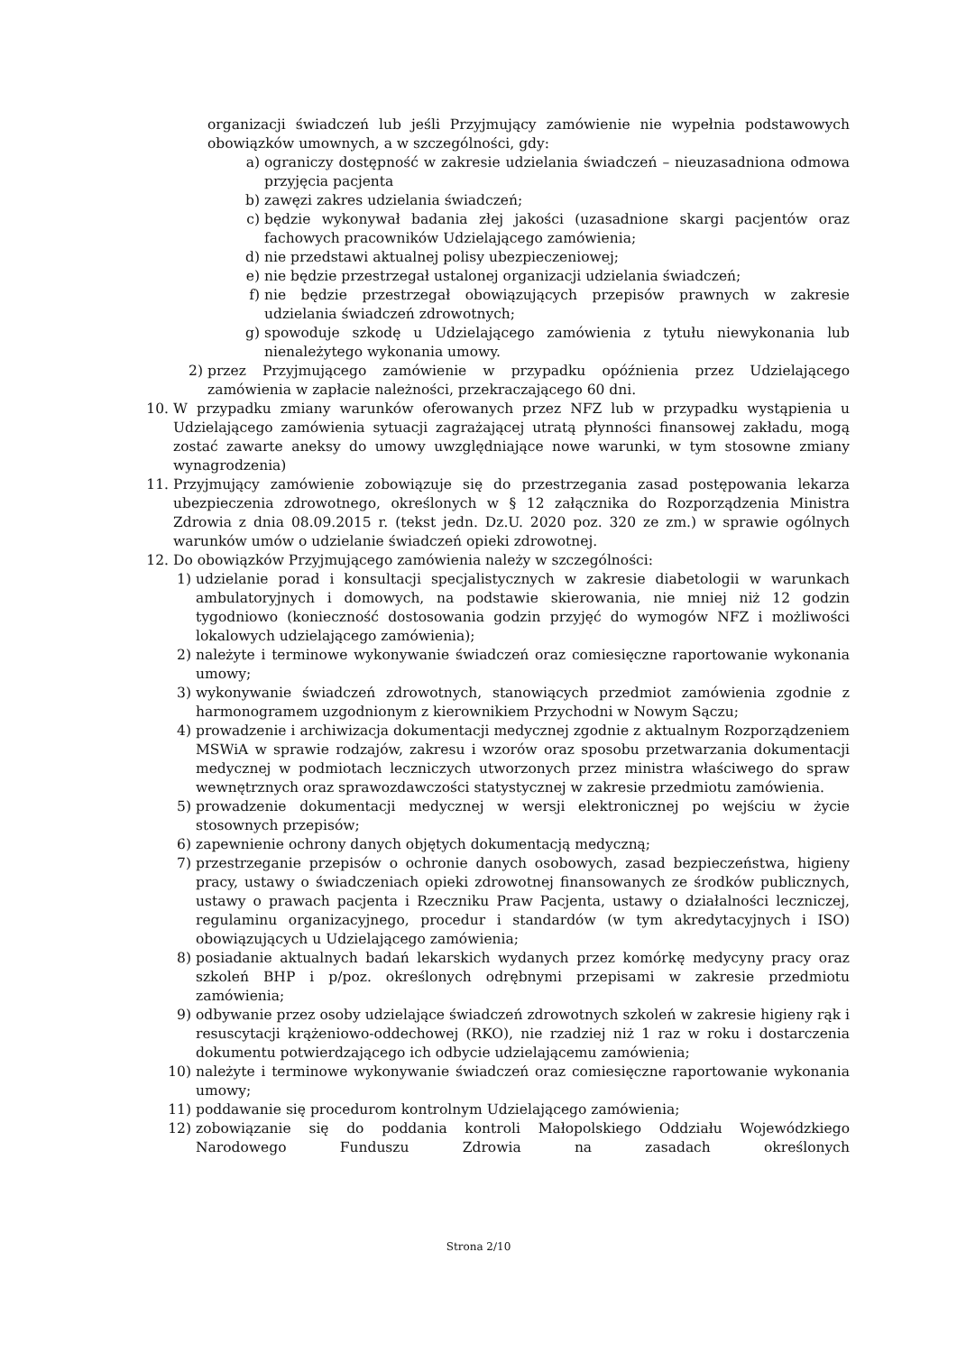organizacji świadczeń lub jeśli Przyjmujący zamówienie nie wypełnia podstawowych obowiązków umownych, a w szczególności, gdy:
a) ograniczy dostępność w zakresie udzielania świadczeń – nieuzasadniona odmowa przyjęcia pacjenta
b) zawęzi zakres udzielania świadczeń;
c) będzie wykonywał badania złej jakości (uzasadnione skargi pacjentów oraz fachowych pracowników Udzielającego zamówienia;
d) nie przedstawi aktualnej polisy ubezpieczeniowej;
e) nie będzie przestrzegał ustalonej organizacji udzielania świadczeń;
f) nie będzie przestrzegał obowiązujących przepisów prawnych w zakresie udzielania świadczeń zdrowotnych;
g) spowoduje szkodę u Udzielającego zamówienia z tytułu niewykonania lub nienależytego wykonania umowy.
2) przez Przyjmującego zamówienie w przypadku opóźnienia przez Udzielającego zamówienia w zapłacie należności, przekraczającego 60 dni.
10. W przypadku zmiany warunków oferowanych przez NFZ lub w przypadku wystąpienia u Udzielającego zamówienia sytuacji zagrażającej utratą płynności finansowej zakładu, mogą zostać zawarte aneksy do umowy uwzględniające nowe warunki, w tym stosowne zmiany wynagrodzenia)
11. Przyjmujący zamówienie zobowiązuje się do przestrzegania zasad postępowania lekarza ubezpieczenia zdrowotnego, określonych w § 12 załącznika do Rozporządzenia Ministra Zdrowia z dnia 08.09.2015 r. (tekst jedn. Dz.U. 2020 poz. 320 ze zm.) w sprawie ogólnych warunków umów o udzielanie świadczeń opieki zdrowotnej.
12. Do obowiązków Przyjmującego zamówienia należy w szczególności:
1) udzielanie porad i konsultacji specjalistycznych w zakresie diabetologii w warunkach ambulatoryjnych i domowych, na podstawie skierowania, nie mniej niż 12 godzin tygodniowo (konieczność dostosowania godzin przyjęć do wymogów NFZ i możliwości lokalowych udzielającego zamówienia);
2) należyte i terminowe wykonywanie świadczeń oraz comiesięczne raportowanie wykonania umowy;
3) wykonywanie świadczeń zdrowotnych, stanowiących przedmiot zamówienia zgodnie z harmonogramem uzgodnionym z kierownikiem Przychodni w Nowym Sączu;
4) prowadzenie i archiwizacja dokumentacji medycznej zgodnie z aktualnym Rozporządzeniem MSWiA w sprawie rodzajów, zakresu i wzorów oraz sposobu przetwarzania dokumentacji medycznej w podmiotach leczniczych utworzonych przez ministra właściwego do spraw wewnętrznych oraz sprawozdawczości statystycznej w zakresie przedmiotu zamówienia.
5) prowadzenie dokumentacji medycznej w wersji elektronicznej po wejściu w życie stosownych przepisów;
6) zapewnienie ochrony danych objętych dokumentacją medyczną;
7) przestrzeganie przepisów o ochronie danych osobowych, zasad bezpieczeństwa, higieny pracy, ustawy o świadczeniach opieki zdrowotnej finansowanych ze środków publicznych, ustawy o prawach pacjenta i Rzeczniku Praw Pacjenta, ustawy o działalności leczniczej, regulaminu organizacyjnego, procedur i standardów (w tym akredytacyjnych i ISO) obowiązujących u Udzielającego zamówienia;
8) posiadanie aktualnych badań lekarskich wydanych przez komórkę medycyny pracy oraz szkoleń BHP i p/poz. określonych odrębnymi przepisami w zakresie przedmiotu zamówienia;
9) odbywanie przez osoby udzielające świadczeń zdrowotnych szkoleń w zakresie higieny rąk i resuscytacji krążeniowo-oddechowej (RKO), nie rzadziej niż 1 raz w roku i dostarczenia dokumentu potwierdzającego ich odbycie udzielającemu zamówienia;
10) należyte i terminowe wykonywanie świadczeń oraz comiesięczne raportowanie wykonania umowy;
11) poddawanie się procedurom kontrolnym Udzielającego zamówienia;
12) zobowiązanie się do poddania kontroli Małopolskiego Oddziału Wojewódzkiego Narodowego Funduszu Zdrowia na zasadach określonych
Strona 2/10